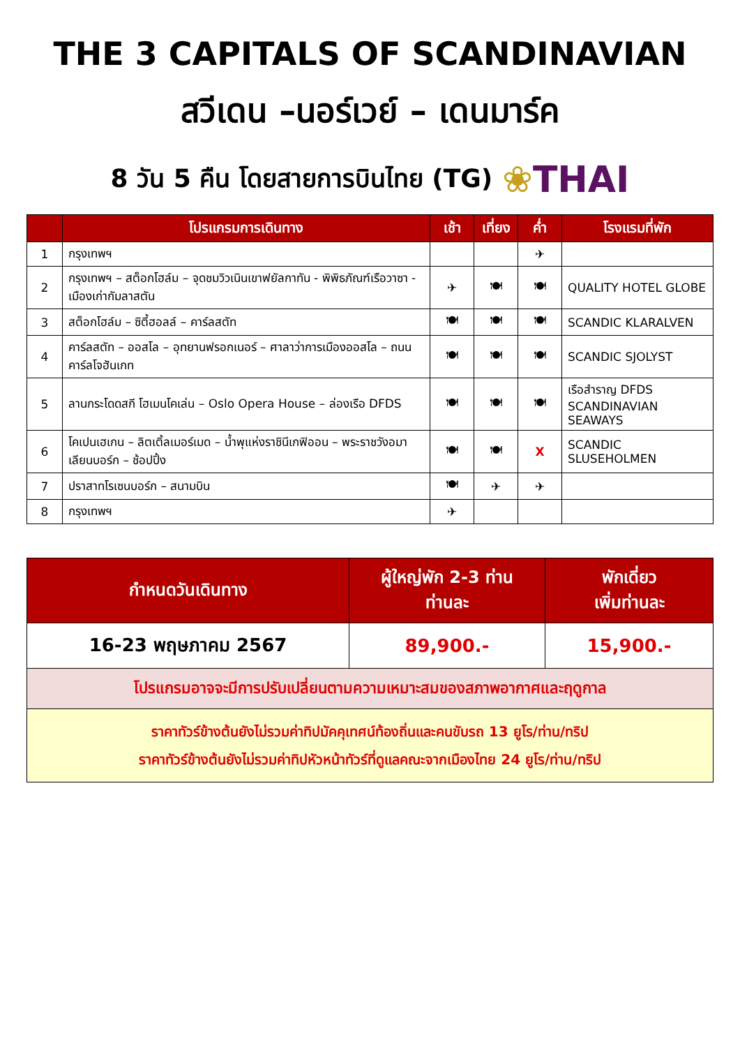THE 3 CAPITALS OF SCANDINAVIAN
สวีเดน –นอร์เวย์ – เดนมาร์ค
8 วัน 5 คืน โดยสายการบินไทย (TG) ❀THAI
| | โปรแกรมการเดินทาง | เช้า | เที่ยง | ค่ำ | โรงแรมที่พัก |
| --- | --- | --- | --- | --- | --- |
| 1 | กรุงเทพฯ | | | ✈ | |
| 2 | กรุงเทพฯ – สต็อกโฮล์ม – จุดชมวิวเนินเขาฟยัลกาทัน - พิพิธภัณฑ์เรือวาซา - เมืองเก่ากัมลาสตัน | ✈ | 🍽 | 🍽 | QUALITY HOTEL GLOBE |
| 3 | สต็อกโฮล์ม – ซิตี้ฮอลล์ – คาร์ลสตัท | 🍽 | 🍽 | 🍽 | SCANDIC KLARALVEN |
| 4 | คาร์ลสตัท – ออสโล – อุทยานฟรอกเนอร์ – ศาลาว่าการเมืองออสโล – ถนนคาร์ลโจฮันเกท | 🍽 | 🍽 | 🍽 | SCANDIC SJOLYST |
| 5 | ลานกระโดดสกี โฮเมนโคเล่น – Oslo Opera House – ล่องเรือ DFDS | 🍽 | 🍽 | 🍽 | เรือสำราญ DFDS SCANDINAVIAN SEAWAYS |
| 6 | โคเปนเฮเกน – ลิตเติ้ลเมอร์เมด – น้ำพุแห่งราชินีเกฟิออน – พระราชวังอมาเลียนบอร์ก – ช้อปปิ้ง | 🍽 | 🍽 | X | SCANDIC SLUSEHOLMEN |
| 7 | ปราสาทโรเซนบอร์ก – สนามบิน | 🍽 | ✈ | ✈ | |
| 8 | กรุงเทพฯ | ✈ | | | |
| กำหนดวันเดินทาง | ผู้ใหญ่พัก 2-3 ท่าน ท่านละ | พักเดี่ยว เพิ่มท่านละ |
| --- | --- | --- |
| 16-23 พฤษภาคม 2567 | 89,900.- | 15,900.- |
| โปรแกรมอาจจะมีการปรับเปลี่ยนตามความเหมาะสมของสภาพอากาศและฤดูกาล | | |
| ราคาทัวร์ข้างต้นยังไม่รวมค่าทิปมัคคุเทศน์ท้องถิ่นและคนขับรถ 13 ยูโร/ท่าน/ทริป ราคาทัวร์ข้างต้นยังไม่รวมค่าทิปหัวหน้าทัวร์ที่ดูแลคณะจากเมืองไทย 24 ยูโร/ท่าน/ทริป | | |